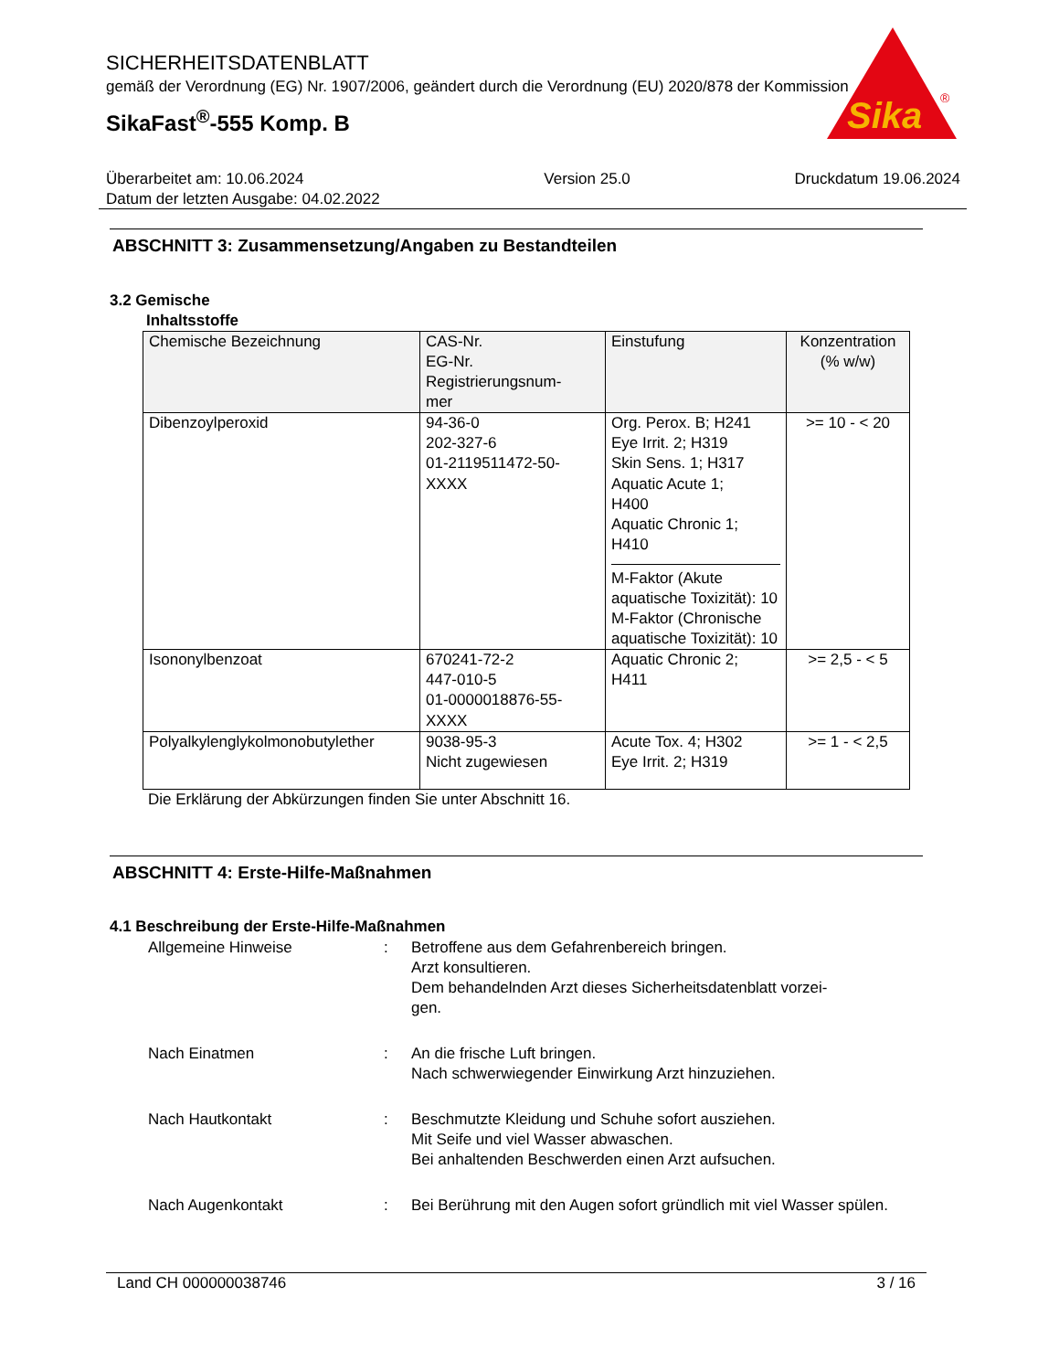SICHERHEITSDATENBLATT
gemäß der Verordnung (EG) Nr. 1907/2006, geändert durch die Verordnung (EU) 2020/878 der Kommission
SikaFast<sup>®</sup>-555 Komp. B
Sika
®
Überarbeitet am: 10.06.2024
Datum der letzten Ausgabe: 04.02.2022
Version 25.0 Druckdatum 19.06.2024
ABSCHNITT 3: Zusammensetzung/Angaben zu Bestandteilen
3.2 Gemische
Inhaltsstoffe
| Chemische Bezeichnung | CAS-Nr. EG-Nr. Registrierungsnum- mer | Einstufung | Konzentration (% w/w) |
| --- | --- | --- | --- |
| Dibenzoylperoxid | 94-36-0 202-327-6 01-2119511472-50- XXXX | Org. Perox. B; H241 Eye Irrit. 2; H319 Skin Sens. 1; H317 Aquatic Acute 1; H400 Aquatic Chronic 1; H410 M-Faktor (Akute aquatische Toxizität): 10 M-Faktor (Chronische aquatische Toxizität): 10 | >= 10 - < 20 |
| Isononylbenzoat | 670241-72-2 447-010-5 01-0000018876-55- XXXX | Aquatic Chronic 2; H411 | >= 2,5 - < 5 |
| Polyalkylenglykolmonobutylether | 9038-95-3 Nicht zugewiesen | Acute Tox. 4; H302 Eye Irrit. 2; H319 | >= 1 - < 2,5 |
Die Erklärung der Abkürzungen finden Sie unter Abschnitt 16.
ABSCHNITT 4: Erste-Hilfe-Maßnahmen
4.1 Beschreibung der Erste-Hilfe-Maßnahmen
Allgemeine Hinweise
:
Betroffene aus dem Gefahrenbereich bringen.
Arzt konsultieren.
Dem behandelnden Arzt dieses Sicherheitsdatenblatt vorzei-
gen.
Nach Einatmen
:
An die frische Luft bringen.
Nach schwerwiegender Einwirkung Arzt hinzuziehen.
Nach Hautkontakt
:
Beschmutzte Kleidung und Schuhe sofort ausziehen.
Mit Seife und viel Wasser abwaschen.
Bei anhaltenden Beschwerden einen Arzt aufsuchen.
Nach Augenkontakt
:
Bei Berührung mit den Augen sofort gründlich mit viel Wasser spülen.
Land CH 000000038746 3 / 16